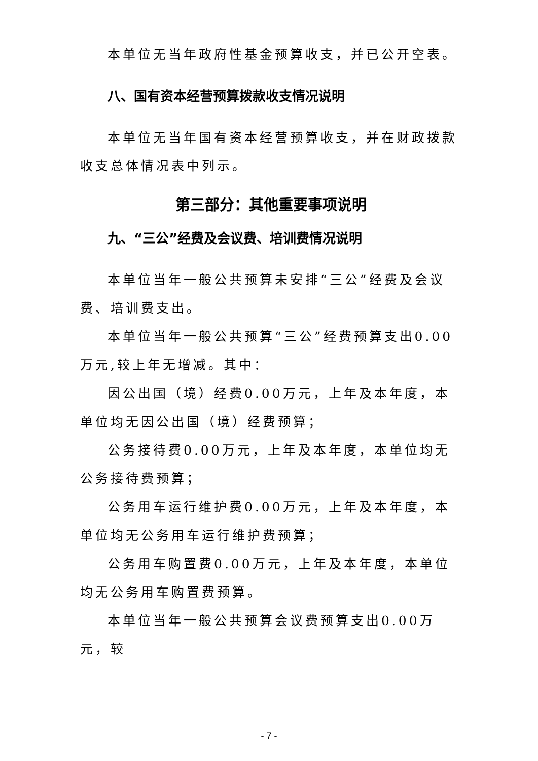本单位无当年政府性基金预算收支，并已公开空表。
八、国有资本经营预算拨款收支情况说明
本单位无当年国有资本经营预算收支，并在财政拨款收支总体情况表中列示。
第三部分：其他重要事项说明
九、“三公”经费及会议费、培训费情况说明
本单位当年一般公共预算未安排“三公”经费及会议费、培训费支出。
本单位当年一般公共预算“三公”经费预算支出0.00万元,较上年无增减。其中：
因公出国（境）经费0.00万元，上年及本年度，本单位均无因公出国（境）经费预算；
公务接待费0.00万元，上年及本年度，本单位均无公务接待费预算；
公务用车运行维护费0.00万元，上年及本年度，本单位均无公务用车运行维护费预算；
公务用车购置费0.00万元，上年及本年度，本单位均无公务用车购置费预算。
本单位当年一般公共预算会议费预算支出0.00万元，较
- 7 -